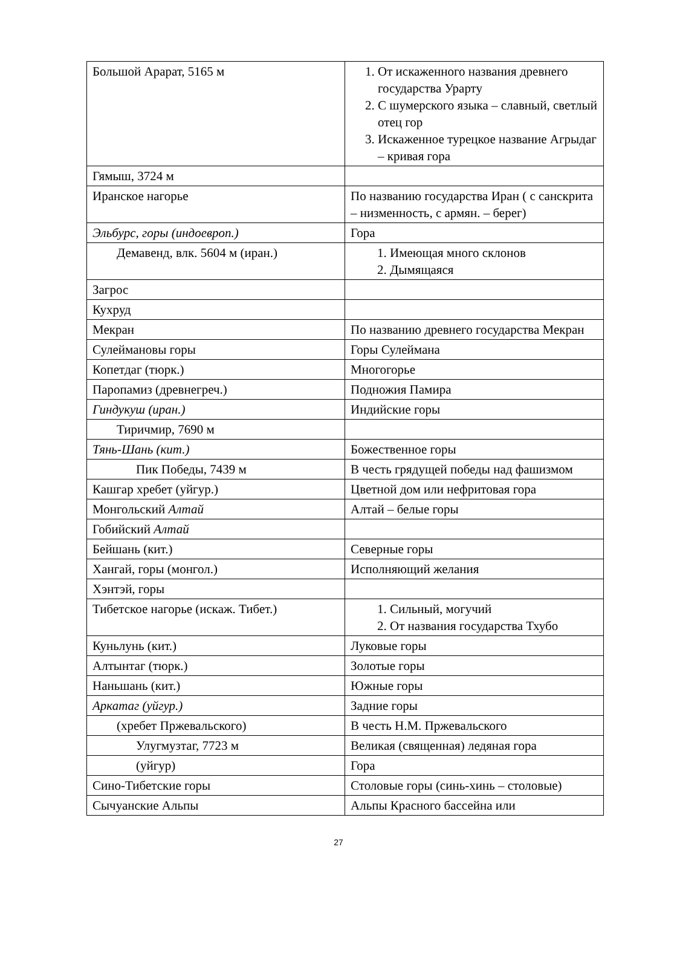| Большой Арарат, 5165 м | 1. От искаженного названия древнего государства Урарту 2. С шумерского языка – славный, светлый отец гор 3. Искаженное турецкое название Агрыдаг – кривая гора |
| Гямыш, 3724 м | |
| Иранское нагорье | По названию государства Иран ( с санскрита – низменность, с армян. – берег) |
| Эльбурс, горы (индоевроп.) | Гора |
| Демавенд, влк. 5604 м (иран.) | 1. Имеющая много склонов 2. Дымящаяся |
| Загрос | |
| Кухруд | |
| Мекран | По названию древнего государства Мекран |
| Сулеймановы горы | Горы Сулеймана |
| Копетдаг (тюрк.) | Многогорье |
| Паропамиз (древнегреч.) | Подножия Памира |
| Гиндукуш (иран.) | Индийские горы |
| Тиричмир, 7690 м | |
| Тянь-Шань (кит.) | Божественное горы |
| Пик Победы, 7439 м | В честь грядущей победы над фашизмом |
| Кашгар хребет (уйгур.) | Цветной дом или нефритовая гора |
| Монгольский Алтай | Алтай – белые горы |
| Гобийский Алтай | |
| Бейшань (кит.) | Северные горы |
| Хангай, горы (монгол.) | Исполняющий желания |
| Хэнтэй, горы | |
| Тибетское нагорье (искаж. Тибет.) | 1. Сильный, могучий 2. От названия государства Тхубо |
| Куньлунь (кит.) | Луковые горы |
| Алтынтаг (тюрк.) | Золотые горы |
| Наньшань (кит.) | Южные горы |
| Аркатаг (уйгур.) | Задние горы |
| (хребет Пржевальского) | В честь Н.М. Пржевальского |
| Улугмузтаг, 7723 м | Великая (священная) ледяная гора |
| (уйгур) | Гора |
| Сино-Тибетские горы | Столовые горы (синь-хинь – столовые) |
| Сычуанские Альпы | Альпы Красного бассейна или |
27